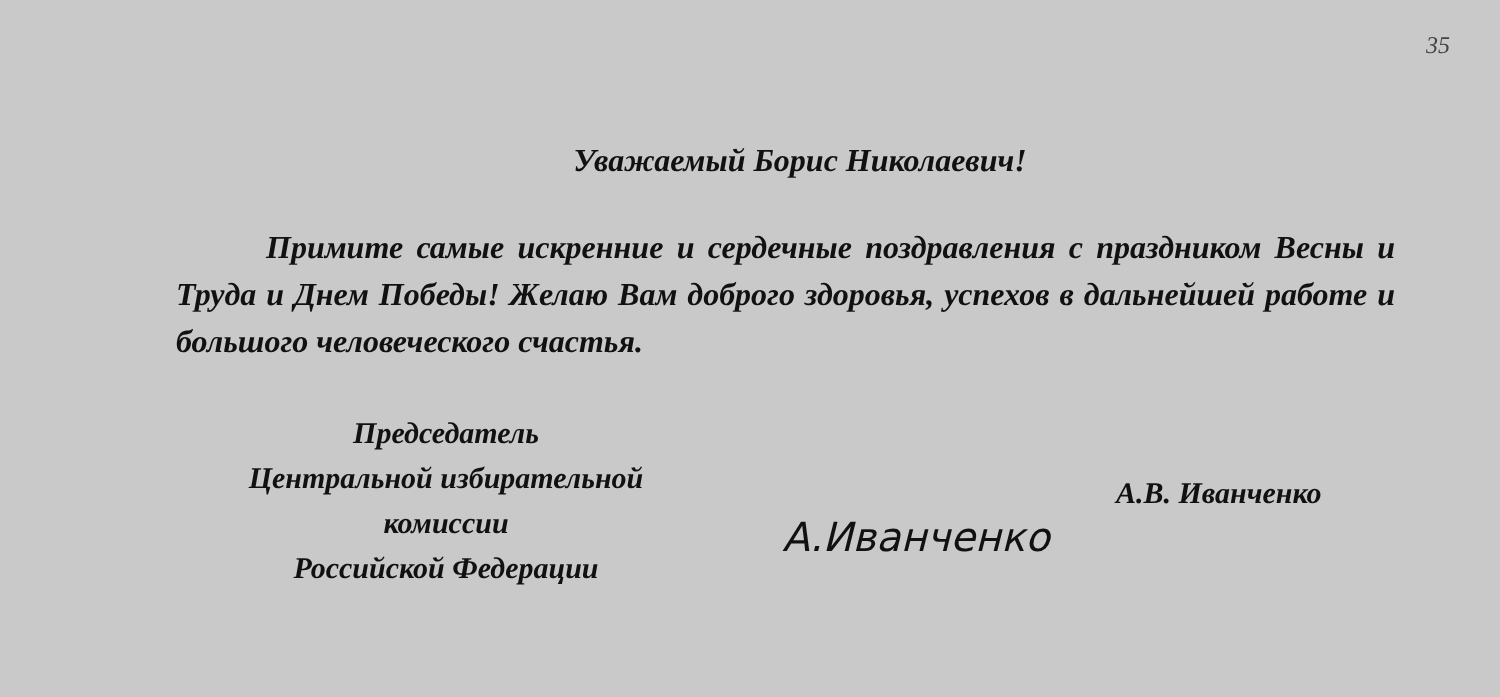35
Уважаемый Борис Николаевич!
Примите самые искренние и сердечные поздравления с праздником Весны и Труда и Днем Победы! Желаю Вам доброго здоровья, успехов в дальнейшей работе и большого человеческого счастья.
Председатель
Центральной избирательной
комиссии
Российской Федерации
А.Иванченко
А.В. Иванченко